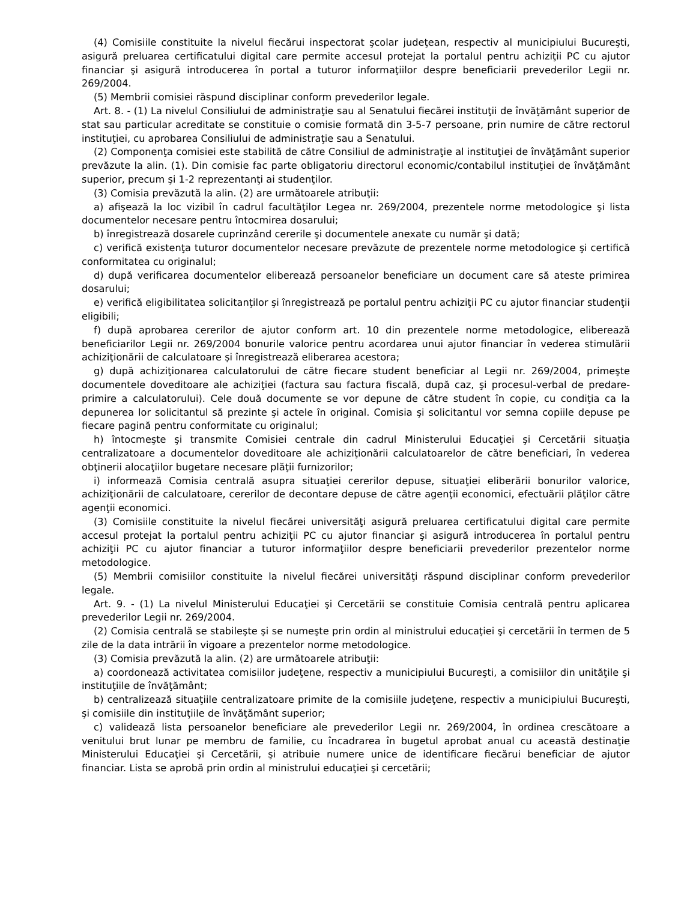(4) Comisiile constituite la nivelul fiecărui inspectorat şcolar judeţean, respectiv al municipiului Bucureşti, asigură preluarea certificatului digital care permite accesul protejat la portalul pentru achiziţii PC cu ajutor financiar şi asigură introducerea în portal a tuturor informaţiilor despre beneficiarii prevederilor Legii nr. 269/2004.
(5) Membrii comisiei răspund disciplinar conform prevederilor legale.
Art. 8. - (1) La nivelul Consiliului de administraţie sau al Senatului fiecărei instituţii de învăţământ superior de stat sau particular acreditate se constituie o comisie formată din 3-5-7 persoane, prin numire de către rectorul instituţiei, cu aprobarea Consiliului de administraţie sau a Senatului.
(2) Componenţa comisiei este stabilită de către Consiliul de administraţie al instituţiei de învăţământ superior prevăzute la alin. (1). Din comisie fac parte obligatoriu directorul economic/contabilul instituţiei de învăţământ superior, precum şi 1-2 reprezentanţi ai studenţilor.
(3) Comisia prevăzută la alin. (2) are următoarele atribuţii:
a) afişează la loc vizibil în cadrul facultăţilor Legea nr. 269/2004, prezentele norme metodologice şi lista documentelor necesare pentru întocmirea dosarului;
b) înregistrează dosarele cuprinzând cererile şi documentele anexate cu număr şi dată;
c) verifică existenţa tuturor documentelor necesare prevăzute de prezentele norme metodologice şi certifică conformitatea cu originalul;
d) după verificarea documentelor eliberează persoanelor beneficiare un document care să ateste primirea dosarului;
e) verifică eligibilitatea solicitanţilor şi înregistrează pe portalul pentru achiziţii PC cu ajutor financiar studenţii eligibili;
f) după aprobarea cererilor de ajutor conform art. 10 din prezentele norme metodologice, eliberează beneficiarilor Legii nr. 269/2004 bonurile valorice pentru acordarea unui ajutor financiar în vederea stimulării achiziţionării de calculatoare şi înregistrează eliberarea acestora;
g) după achiziţionarea calculatorului de către fiecare student beneficiar al Legii nr. 269/2004, primeşte documentele doveditoare ale achiziţiei (factura sau factura fiscală, după caz, şi procesul-verbal de predare-primire a calculatorului). Cele două documente se vor depune de către student în copie, cu condiţia ca la depunerea lor solicitantul să prezinte şi actele în original. Comisia şi solicitantul vor semna copiile depuse pe fiecare pagină pentru conformitate cu originalul;
h) întocmeşte şi transmite Comisiei centrale din cadrul Ministerului Educaţiei şi Cercetării situaţia centralizatoare a documentelor doveditoare ale achiziţionării calculatoarelor de către beneficiari, în vederea obţinerii alocaţiilor bugetare necesare plăţii furnizorilor;
i) informează Comisia centrală asupra situaţiei cererilor depuse, situaţiei eliberării bonurilor valorice, achiziţionării de calculatoare, cererilor de decontare depuse de către agenţii economici, efectuării plăţilor către agenţii economici.
(3) Comisiile constituite la nivelul fiecărei universităţi asigură preluarea certificatului digital care permite accesul protejat la portalul pentru achiziţii PC cu ajutor financiar şi asigură introducerea în portalul pentru achiziţii PC cu ajutor financiar a tuturor informaţiilor despre beneficiarii prevederilor prezentelor norme metodologice.
(5) Membrii comisiilor constituite la nivelul fiecărei universităţi răspund disciplinar conform prevederilor legale.
Art. 9. - (1) La nivelul Ministerului Educaţiei şi Cercetării se constituie Comisia centrală pentru aplicarea prevederilor Legii nr. 269/2004.
(2) Comisia centrală se stabileşte şi se numeşte prin ordin al ministrului educaţiei şi cercetării în termen de 5 zile de la data intrării în vigoare a prezentelor norme metodologice.
(3) Comisia prevăzută la alin. (2) are următoarele atribuţii:
a) coordonează activitatea comisiilor judeţene, respectiv a municipiului Bucureşti, a comisiilor din unităţile şi instituţiile de învăţământ;
b) centralizează situaţiile centralizatoare primite de la comisiile judeţene, respectiv a municipiului Bucureşti, şi comisiile din instituţiile de învăţământ superior;
c) validează lista persoanelor beneficiare ale prevederilor Legii nr. 269/2004, în ordinea crescătoare a venitului brut lunar pe membru de familie, cu încadrarea în bugetul aprobat anual cu această destinaţie Ministerului Educaţiei şi Cercetării, şi atribuie numere unice de identificare fiecărui beneficiar de ajutor financiar. Lista se aprobă prin ordin al ministrului educaţiei şi cercetării;